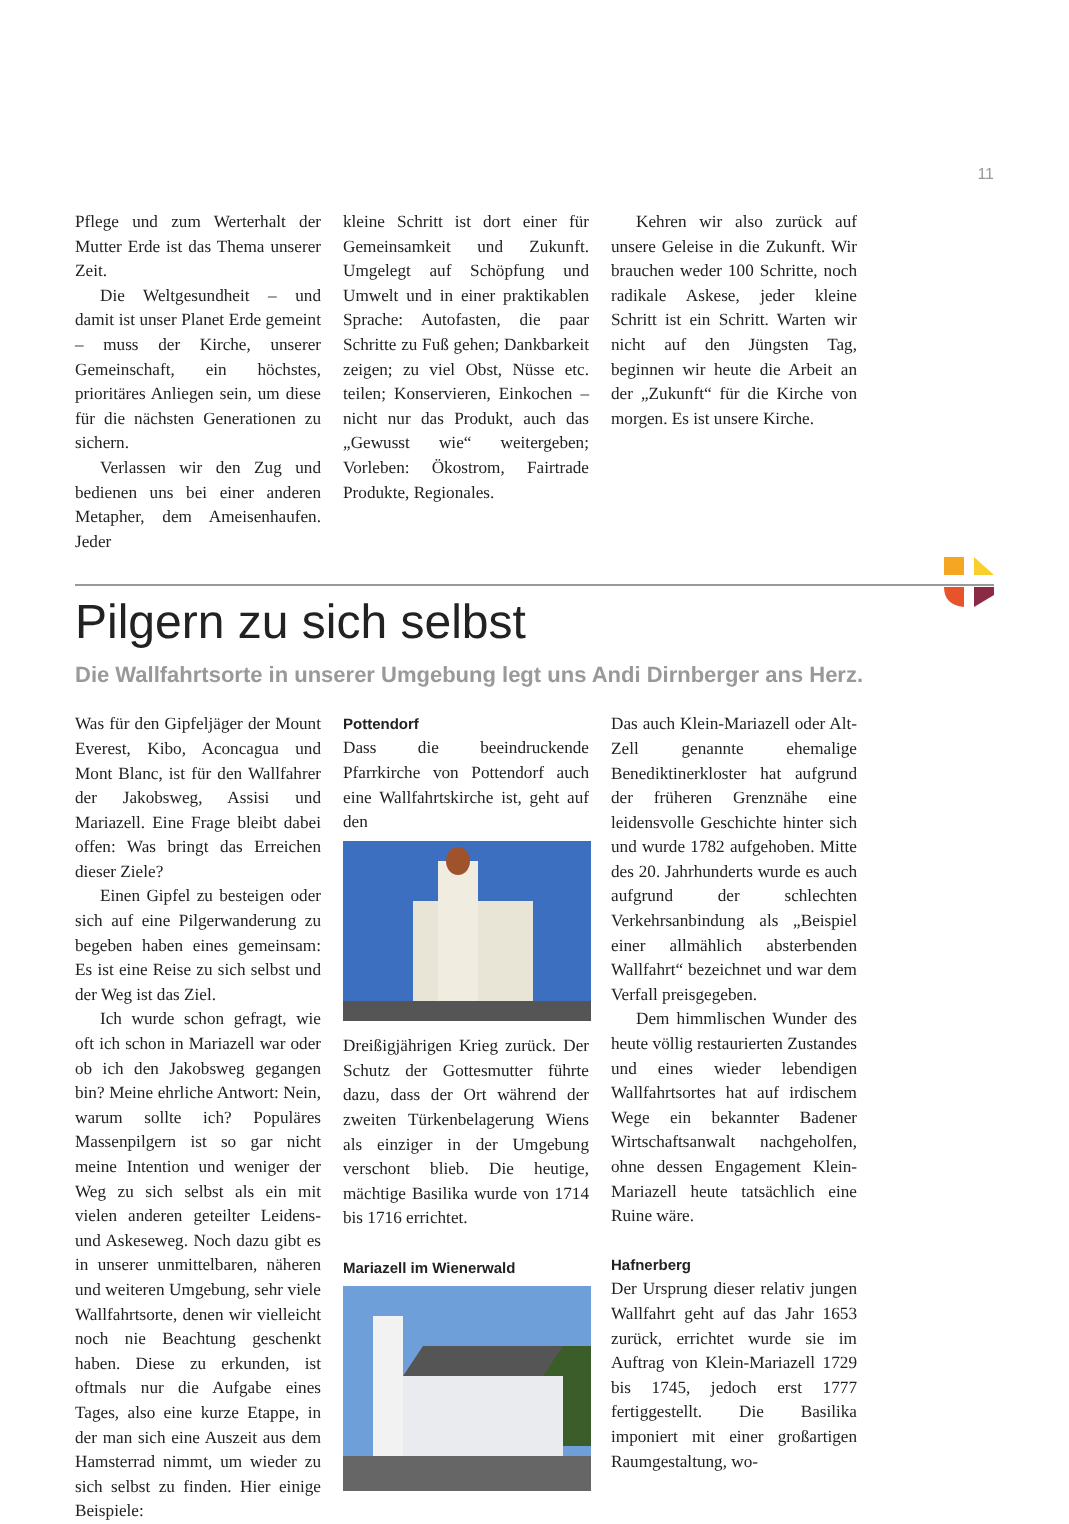11
Pflege und zum Werterhalt der Mutter Erde ist das Thema unserer Zeit.
Die Weltgesundheit – und damit ist unser Planet Erde gemeint – muss der Kirche, unserer Gemeinschaft, ein höchstes, prioritäres Anliegen sein, um diese für die nächsten Generationen zu sichern.
Verlassen wir den Zug und bedienen uns bei einer anderen Metapher, dem Ameisenhaufen. Jeder
kleine Schritt ist dort einer für Gemeinsamkeit und Zukunft. Umgelegt auf Schöpfung und Umwelt und in einer praktikablen Sprache: Autofasten, die paar Schritte zu Fuß gehen; Dankbarkeit zeigen; zu viel Obst, Nüsse etc. teilen; Konservieren, Einkochen – nicht nur das Produkt, auch das „Gewusst wie“ weitergeben; Vorleben: Ökostrom, Fairtrade Produkte, Regionales.
Kehren wir also zurück auf unsere Geleise in die Zukunft. Wir brauchen weder 100 Schritte, noch radikale Askese, jeder kleine Schritt ist ein Schritt. Warten wir nicht auf den Jüngsten Tag, beginnen wir heute die Arbeit an der „Zukunft“ für die Kirche von morgen. Es ist unsere Kirche.
Pilgern zu sich selbst
Die Wallfahrtsorte in unserer Umgebung legt uns Andi Dirnberger ans Herz.
Was für den Gipfeljäger der Mount Everest, Kibo, Aconcagua und Mont Blanc, ist für den Wallfahrer der Jakobsweg, Assisi und Mariazell. Eine Frage bleibt dabei offen: Was bringt das Erreichen dieser Ziele?
Einen Gipfel zu besteigen oder sich auf eine Pilgerwanderung zu begeben haben eines gemeinsam: Es ist eine Reise zu sich selbst und der Weg ist das Ziel.
Ich wurde schon gefragt, wie oft ich schon in Mariazell war oder ob ich den Jakobsweg gegangen bin? Meine ehrliche Antwort: Nein, warum sollte ich? Populäres Massenpilgern ist so gar nicht meine Intention und weniger der Weg zu sich selbst als ein mit vielen anderen geteilter Leidens- und Askeseweg. Noch dazu gibt es in unserer unmittelbaren, näheren und weiteren Umgebung, sehr viele Wallfahrtsorte, denen wir vielleicht noch nie Beachtung geschenkt haben. Diese zu erkunden, ist oftmals nur die Aufgabe eines Tages, also eine kurze Etappe, in der man sich eine Auszeit aus dem Hamsterrad nimmt, um wieder zu sich selbst zu finden. Hier einige Beispiele:
Pottendorf
Dass die beeindruckende Pfarrkirche von Pottendorf auch eine Wallfahrtskirche ist, geht auf den
Dreißigjährigen Krieg zurück. Der Schutz der Gottesmutter führte dazu, dass der Ort während der zweiten Türkenbelagerung Wiens als einziger in der Umgebung verschont blieb. Die heutige, mächtige Basilika wurde von 1714 bis 1716 errichtet.
Mariazell im Wienerwald
Das auch Klein-Mariazell oder Alt-Zell genannte ehemalige Benediktinerkloster hat aufgrund der früheren Grenznähe eine leidensvolle Geschichte hinter sich und wurde 1782 aufgehoben. Mitte des 20. Jahrhunderts wurde es auch aufgrund der schlechten Verkehrsanbindung als „Beispiel einer allmählich absterbenden Wallfahrt“ bezeichnet und war dem Verfall preisgegeben.
Dem himmlischen Wunder des heute völlig restaurierten Zustandes und eines wieder lebendigen Wallfahrtsortes hat auf irdischem Wege ein bekannter Badener Wirtschaftsanwalt nachgeholfen, ohne dessen Engagement Klein-Mariazell heute tatsächlich eine Ruine wäre.
Hafnerberg
Der Ursprung dieser relativ jungen Wallfahrt geht auf das Jahr 1653 zurück, errichtet wurde sie im Auftrag von Klein-Mariazell 1729 bis 1745, jedoch erst 1777 fertiggestellt. Die Basilika imponiert mit einer großartigen Raumgestaltung, wo-